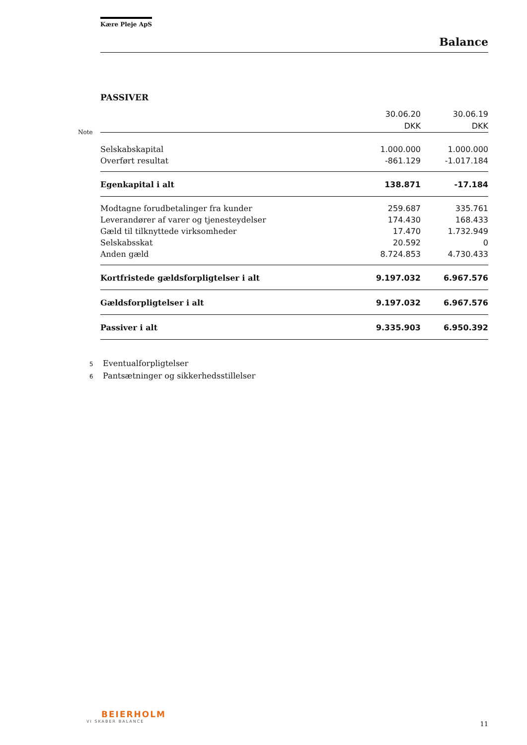Kære Pleje ApS
Balance
PASSIVER
| | 30.06.20 | 30.06.19 |
| Note | DKK | DKK |
| Selskabskapital | 1.000.000 | 1.000.000 |
| Overført resultat | -861.129 | -1.017.184 |
| Egenkapital i alt | 138.871 | -17.184 |
| Modtagne forudbetalinger fra kunder | 259.687 | 335.761 |
| Leverandører af varer og tjenesteydelser | 174.430 | 168.433 |
| Gæld til tilknyttede virksomheder | 17.470 | 1.732.949 |
| Selskabsskat | 20.592 | 0 |
| Anden gæld | 8.724.853 | 4.730.433 |
| Kortfristede gældsforpligtelser i alt | 9.197.032 | 6.967.576 |
| Gældsforpligtelser i alt | 9.197.032 | 6.967.576 |
| Passiver i alt | 9.335.903 | 6.950.392 |
5 Eventualforpligtelser
6 Pantsætninger og sikkerhedsstillelser
BEIERHOLM
VI SKABER BALANCE
11